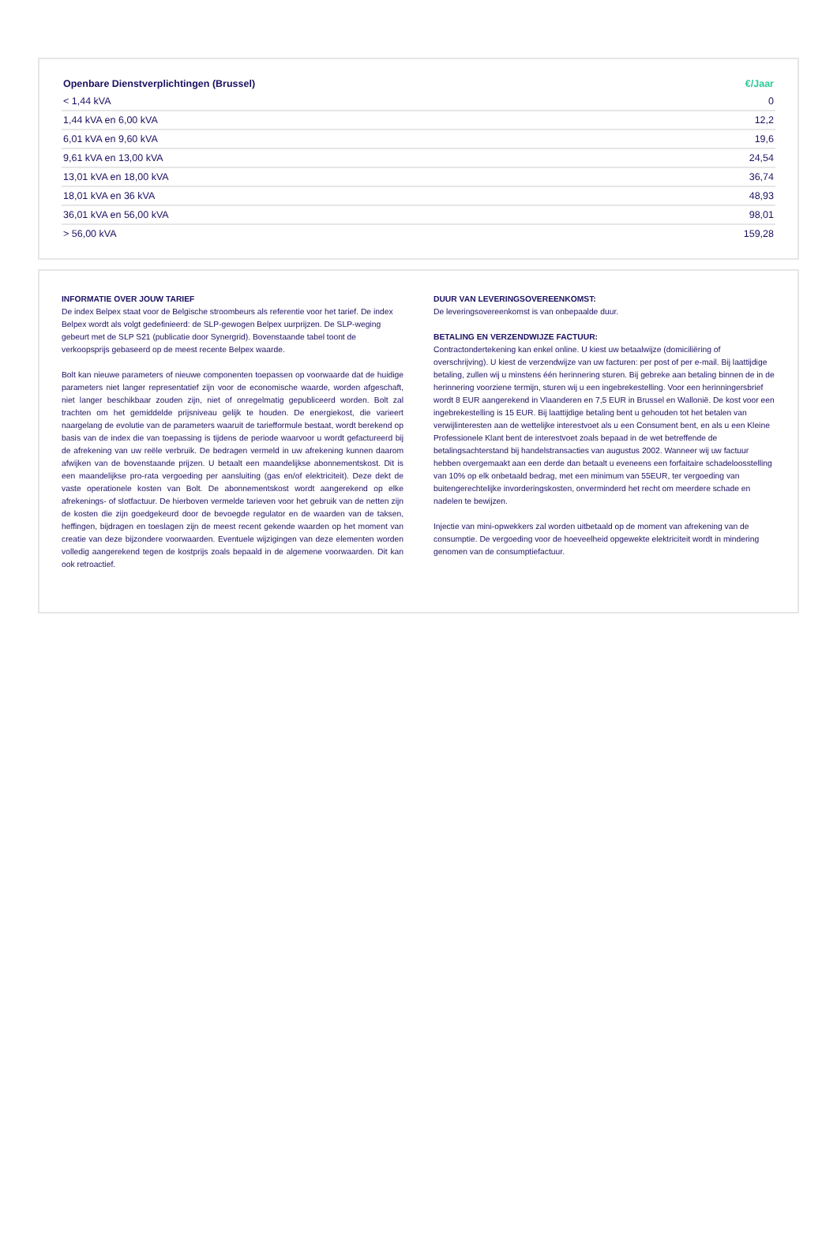| Openbare Dienstverplichtingen (Brussel) | €/Jaar |
| --- | --- |
| < 1,44 kVA | 0 |
| 1,44 kVA en 6,00 kVA | 12,2 |
| 6,01 kVA en 9,60 kVA | 19,6 |
| 9,61 kVA en 13,00 kVA | 24,54 |
| 13,01 kVA en 18,00 kVA | 36,74 |
| 18,01 kVA en 36 kVA | 48,93 |
| 36,01 kVA en 56,00 kVA | 98,01 |
| > 56,00 kVA | 159,28 |
INFORMATIE OVER JOUW TARIEF
De index Belpex staat voor de Belgische stroombeurs als referentie voor het tarief. De index Belpex wordt als volgt gedefinieerd: de SLP-gewogen Belpex uurprijzen. De SLP-weging gebeurt met de SLP S21 (publicatie door Synergrid). Bovenstaande tabel toont de verkoopsprijs gebaseerd op de meest recente Belpex waarde.
Bolt kan nieuwe parameters of nieuwe componenten toepassen op voorwaarde dat de huidige parameters niet langer representatief zijn voor de economische waarde, worden afgeschaft, niet langer beschikbaar zouden zijn, niet of onregelmatig gepubliceerd worden. Bolt zal trachten om het gemiddelde prijsniveau gelijk te houden. De energiekost, die varieert naargelang de evolutie van de parameters waaruit de tariefformule bestaat, wordt berekend op basis van de index die van toepassing is tijdens de periode waarvoor u wordt gefactureerd bij de afrekening van uw reële verbruik. De bedragen vermeld in uw afrekening kunnen daarom afwijken van de bovenstaande prijzen. U betaalt een maandelijkse abonnementskost. Dit is een maandelijkse pro-rata vergoeding per aansluiting (gas en/of elektriciteit). Deze dekt de vaste operationele kosten van Bolt. De abonnementskost wordt aangerekend op elke afrekenings- of slotfactuur. De hierboven vermelde tarieven voor het gebruik van de netten zijn de kosten die zijn goedgekeurd door de bevoegde regulator en de waarden van de taksen, heffingen, bijdragen en toeslagen zijn de meest recent gekende waarden op het moment van creatie van deze bijzondere voorwaarden. Eventuele wijzigingen van deze elementen worden volledig aangerekend tegen de kostprijs zoals bepaald in de algemene voorwaarden. Dit kan ook retroactief.
DUUR VAN LEVERINGSOVEREENKOMST:
De leveringsovereenkomst is van onbepaalde duur.
BETALING EN VERZENDWIJZE FACTUUR:
Contractondertekening kan enkel online. U kiest uw betaalwijze (domiciliëring of overschrijving). U kiest de verzendwijze van uw facturen: per post of per e-mail. Bij laattijdige betaling, zullen wij u minstens één herinnering sturen. Bij gebreke aan betaling binnen de in de herinnering voorziene termijn, sturen wij u een ingebrekestelling. Voor een herinningersbrief wordt 8 EUR aangerekend in Vlaanderen en 7,5 EUR in Brussel en Wallonië. De kost voor een ingebrekestelling is 15 EUR. Bij laattijdige betaling bent u gehouden tot het betalen van verwijlinteresten aan de wettelijke interestvoet als u een Consument bent, en als u een Kleine Professionele Klant bent de interestvoet zoals bepaad in de wet betreffende de betalingsachterstand bij handelstransacties van augustus 2002. Wanneer wij uw factuur hebben overgemaakt aan een derde dan betaalt u eveneens een forfaitaire schadeloosstelling van 10% op elk onbetaald bedrag, met een minimum van 55EUR, ter vergoeding van buitengerechtelijke invorderingskosten, onverminderd het recht om meerdere schade en nadelen te bewijzen.
Injectie van mini-opwekkers zal worden uitbetaald op de moment van afrekening van de consumptie. De vergoeding voor de hoeveelheid opgewekte elektriciteit wordt in mindering genomen van de consumptiefactuur.